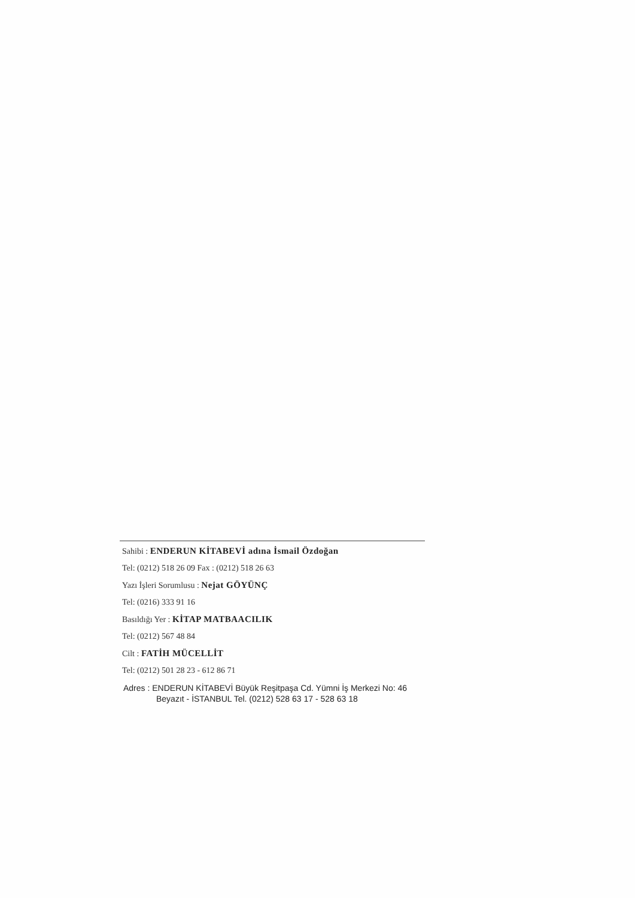Sahibi : ENDERUN KİTABEVİ adına İsmail Özdoğan
Tel: (0212) 518 26 09 Fax : (0212) 518 26 63
Yazı İşleri Sorumlusu : Nejat GÖYÜNÇ
Tel: (0216) 333 91 16
Basıldığı Yer : KİTAP MATBAACILIK
Tel: (0212) 567 48 84
Cilt : FATİH MÜCELLİT
Tel: (0212) 501 28 23 - 612 86 71
Adres : ENDERUN KİTABEVİ Büyük Reşitpaşa Cd. Yümni İş Merkezi No: 46
Beyazıt - İSTANBUL Tel. (0212) 528 63 17 - 528 63 18